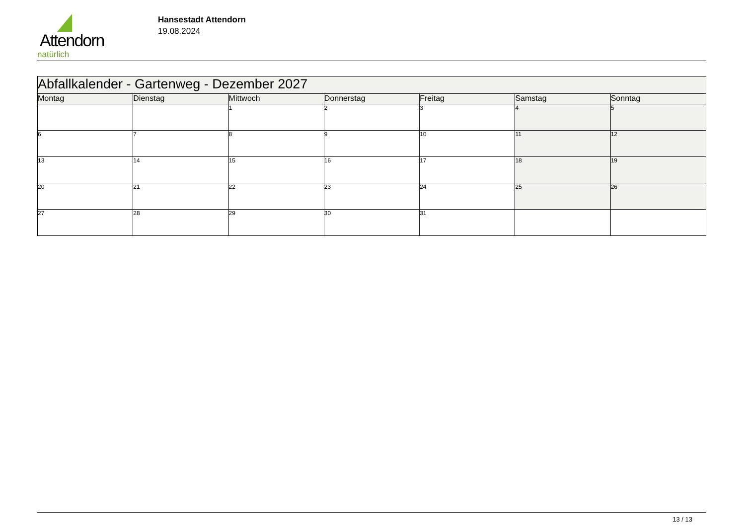Attendorn
natürlich
Hansestadt Attendorn
19.08.2024
| Abfallkalender - Gartenweg - Dezember 2027 | | | | | | |
| Montag | Dienstag | Mittwoch | Donnerstag | Freitag | Samstag | Sonntag |
| | | 1 | 2 | 3 | 4 | 5 |
| 6 | 7 | 8 | 9 | 10 | 11 | 12 |
| 13 | 14 | 15 | 16 | 17 | 18 | 19 |
| 20 | 21 | 22 | 23 | 24 | 25 | 26 |
| 27 | 28 | 29 | 30 | 31 | | |
13 / 13